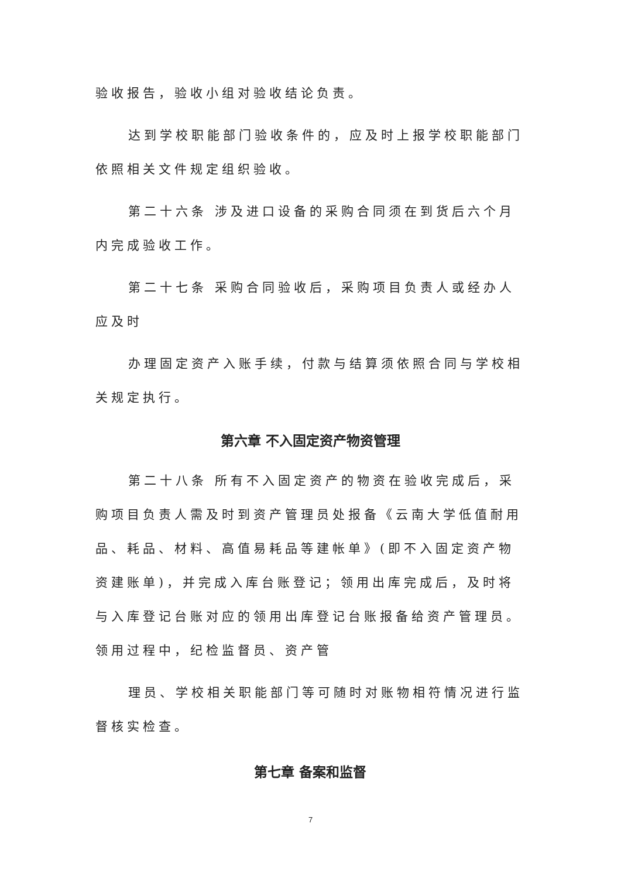验收报告，验收小组对验收结论负责。
达到学校职能部门验收条件的，应及时上报学校职能部门依照相关文件规定组织验收。
第二十六条 涉及进口设备的采购合同须在到货后六个月内完成验收工作。
第二十七条 采购合同验收后，采购项目负责人或经办人应及时
办理固定资产入账手续，付款与结算须依照合同与学校相关规定执行。
第六章 不入固定资产物资管理
第二十八条 所有不入固定资产的物资在验收完成后，采购项目负责人需及时到资产管理员处报备《云南大学低值耐用品、耗品、材料、高值易耗品等建帐单》(即不入固定资产物资建账单)，并完成入库台账登记；领用出库完成后，及时将与入库登记台账对应的领用出库登记台账报备给资产管理员。领用过程中，纪检监督员、资产管
理员、学校相关职能部门等可随时对账物相符情况进行监督核实检查。
第七章 备案和监督
7